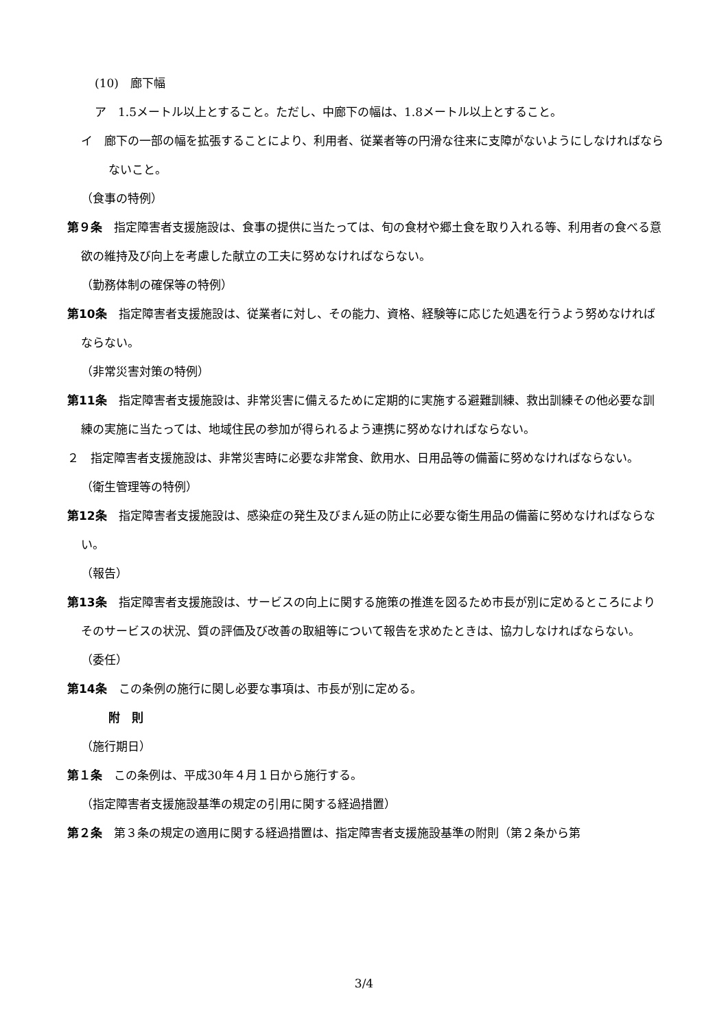(10)　廊下幅
ア　1.5メートル以上とすること。ただし、中廊下の幅は、1.8メートル以上とすること。
イ　廊下の一部の幅を拡張することにより、利用者、従業者等の円滑な往来に支障がないようにしなければならないこと。
（食事の特例）
第９条　指定障害者支援施設は、食事の提供に当たっては、旬の食材や郷土食を取り入れる等、利用者の食べる意欲の維持及び向上を考慮した献立の工夫に努めなければならない。
（勤務体制の確保等の特例）
第10条　指定障害者支援施設は、従業者に対し、その能力、資格、経験等に応じた処遇を行うよう努めなければならない。
（非常災害対策の特例）
第11条　指定障害者支援施設は、非常災害に備えるために定期的に実施する避難訓練、救出訓練その他必要な訓練の実施に当たっては、地域住民の参加が得られるよう連携に努めなければならない。
２　指定障害者支援施設は、非常災害時に必要な非常食、飲用水、日用品等の備蓄に努めなければならない。
（衛生管理等の特例）
第12条　指定障害者支援施設は、感染症の発生及びまん延の防止に必要な衛生用品の備蓄に努めなければならない。
（報告）
第13条　指定障害者支援施設は、サービスの向上に関する施策の推進を図るため市長が別に定めるところによりそのサービスの状況、質の評価及び改善の取組等について報告を求めたときは、協力しなければならない。
（委任）
第14条　この条例の施行に関し必要な事項は、市長が別に定める。
附　則
（施行期日）
第１条　この条例は、平成30年４月１日から施行する。
（指定障害者支援施設基準の規定の引用に関する経過措置）
第２条　第３条の規定の適用に関する経過措置は、指定障害者支援施設基準の附則（第２条から第
3/4